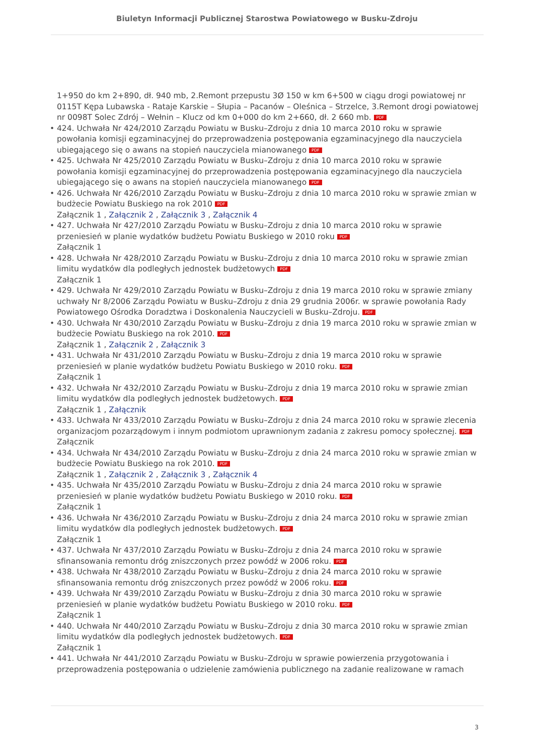Biuletyn Informacji Publicznej Starostwa Powiatowego w Busku-Zdroju
1+950 do km 2+890, dł. 940 mb, 2.Remont przepustu 3Ø 150 w km 6+500 w ciągu drogi powiatowej nr 0115T Kępa Lubawska - Rataje Karskie – Słupia – Pacanów – Oleśnica – Strzelce, 3.Remont drogi powiatowej nr 0098T Solec Zdrój – Wełnin – Klucz od km 0+000 do km 2+660, dł. 2 660 mb. PDF
• 424. Uchwała Nr 424/2010 Zarządu Powiatu w Busku–Zdroju z dnia 10 marca 2010 roku w sprawie powołania komisji egzaminacyjnej do przeprowadzenia postępowania egzaminacyjnego dla nauczyciela ubiegającego się o awans na stopień nauczyciela mianowanego PDF
• 425. Uchwała Nr 425/2010 Zarządu Powiatu w Busku–Zdroju z dnia 10 marca 2010 roku w sprawie powołania komisji egzaminacyjnej do przeprowadzenia postępowania egzaminacyjnego dla nauczyciela ubiegającego się o awans na stopień nauczyciela mianowanego PDF
• 426. Uchwała Nr 426/2010 Zarządu Powiatu w Busku–Zdroju z dnia 10 marca 2010 roku w sprawie zmian w budżecie Powiatu Buskiego na rok 2010 PDF
Załącznik 1 , Załącznik 2 , Załącznik 3 , Załącznik 4
• 427. Uchwała Nr 427/2010 Zarządu Powiatu w Busku–Zdroju z dnia 10 marca 2010 roku w sprawie przeniesień w planie wydatków budżetu Powiatu Buskiego w 2010 roku PDF
Załącznik 1
• 428. Uchwała Nr 428/2010 Zarządu Powiatu w Busku–Zdroju z dnia 10 marca 2010 roku w sprawie zmian limitu wydatków dla podległych jednostek budżetowych PDF
Załącznik 1
• 429. Uchwała Nr 429/2010 Zarządu Powiatu w Busku–Zdroju z dnia 19 marca 2010 roku w sprawie zmiany uchwały Nr 8/2006 Zarządu Powiatu w Busku–Zdroju z dnia 29 grudnia 2006r. w sprawie powołania Rady Powiatowego Ośrodka Doradztwa i Doskonalenia Nauczycieli w Busku–Zdroju. PDF
• 430. Uchwała Nr 430/2010 Zarządu Powiatu w Busku–Zdroju z dnia 19 marca 2010 roku w sprawie zmian w budżecie Powiatu Buskiego na rok 2010. PDF
Załącznik 1 , Załącznik 2 , Załącznik 3
• 431. Uchwała Nr 431/2010 Zarządu Powiatu w Busku–Zdroju z dnia 19 marca 2010 roku w sprawie przeniesień w planie wydatków budżetu Powiatu Buskiego w 2010 roku. PDF
Załącznik 1
• 432. Uchwała Nr 432/2010 Zarządu Powiatu w Busku–Zdroju z dnia 19 marca 2010 roku w sprawie zmian limitu wydatków dla podległych jednostek budżetowych. PDF
Załącznik 1 , Załącznik
• 433. Uchwała Nr 433/2010 Zarządu Powiatu w Busku–Zdroju z dnia 24 marca 2010 roku w sprawie zlecenia organizacjom pozarządowym i innym podmiotom uprawnionym zadania z zakresu pomocy społecznej. PDF
Załącznik
• 434. Uchwała Nr 434/2010 Zarządu Powiatu w Busku–Zdroju z dnia 24 marca 2010 roku w sprawie zmian w budżecie Powiatu Buskiego na rok 2010. PDF
Załącznik 1 , Załącznik 2 , Załącznik 3 , Załącznik 4
• 435. Uchwała Nr 435/2010 Zarządu Powiatu w Busku–Zdroju z dnia 24 marca 2010 roku w sprawie przeniesień w planie wydatków budżetu Powiatu Buskiego w 2010 roku. PDF
Załącznik 1
• 436. Uchwała Nr 436/2010 Zarządu Powiatu w Busku–Zdroju z dnia 24 marca 2010 roku w sprawie zmian limitu wydatków dla podległych jednostek budżetowych. PDF
Załącznik 1
• 437. Uchwała Nr 437/2010 Zarządu Powiatu w Busku–Zdroju z dnia 24 marca 2010 roku w sprawie sfinansowania remontu dróg zniszczonych przez powódź w 2006 roku. PDF
• 438. Uchwała Nr 438/2010 Zarządu Powiatu w Busku–Zdroju z dnia 24 marca 2010 roku w sprawie sfinansowania remontu dróg zniszczonych przez powódź w 2006 roku. PDF
• 439. Uchwała Nr 439/2010 Zarządu Powiatu w Busku–Zdroju z dnia 30 marca 2010 roku w sprawie przeniesień w planie wydatków budżetu Powiatu Buskiego w 2010 roku. PDF
Załącznik 1
• 440. Uchwała Nr 440/2010 Zarządu Powiatu w Busku–Zdroju z dnia 30 marca 2010 roku w sprawie zmian limitu wydatków dla podległych jednostek budżetowych. PDF
Załącznik 1
• 441. Uchwała Nr 441/2010 Zarządu Powiatu w Busku–Zdroju w sprawie powierzenia przygotowania i przeprowadzenia postępowania o udzielenie zamówienia publicznego na zadanie realizowane w ramach
3